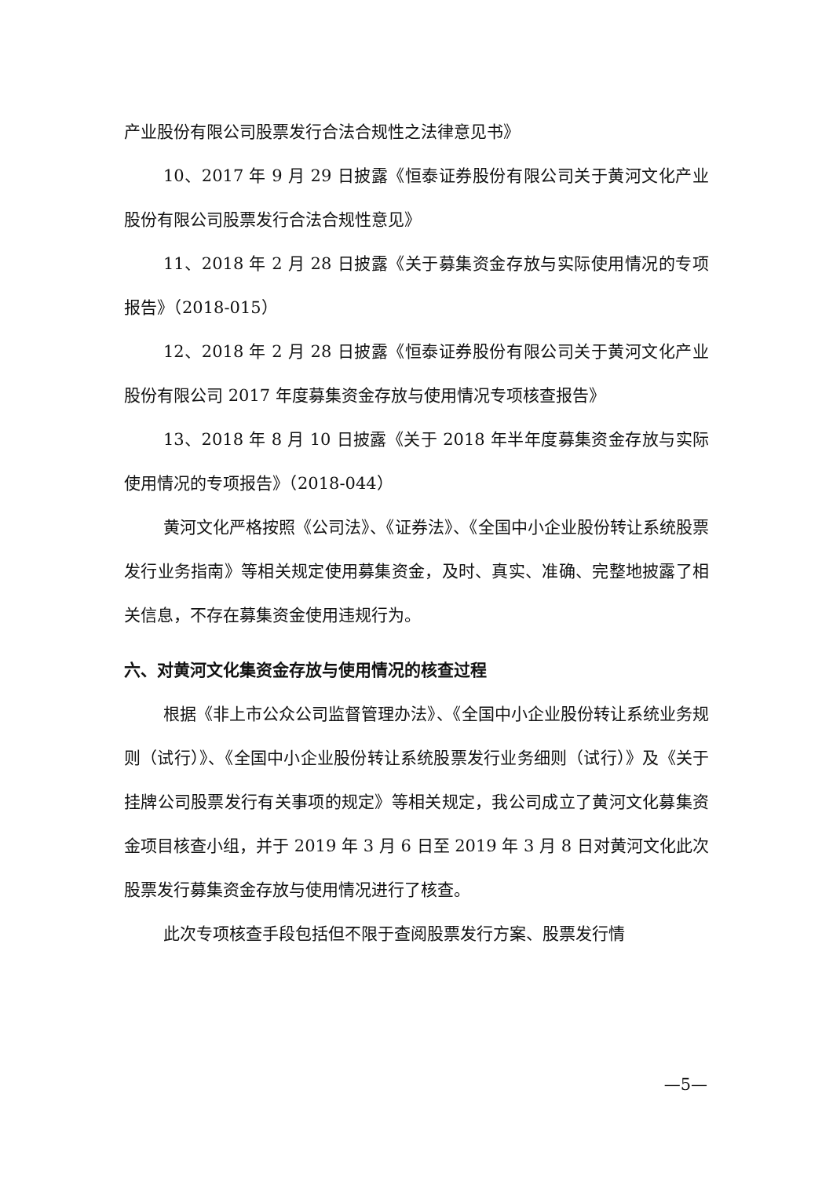产业股份有限公司股票发行合法合规性之法律意见书》
10、2017 年 9 月 29 日披露《恒泰证券股份有限公司关于黄河文化产业股份有限公司股票发行合法合规性意见》
11、2018 年 2 月 28 日披露《关于募集资金存放与实际使用情况的专项报告》（2018-015）
12、2018 年 2 月 28 日披露《恒泰证券股份有限公司关于黄河文化产业股份有限公司 2017 年度募集资金存放与使用情况专项核查报告》
13、2018 年 8 月 10 日披露《关于 2018 年半年度募集资金存放与实际使用情况的专项报告》（2018-044）
黄河文化严格按照《公司法》、《证券法》、《全国中小企业股份转让系统股票发行业务指南》等相关规定使用募集资金，及时、真实、准确、完整地披露了相关信息，不存在募集资金使用违规行为。
六、对黄河文化集资金存放与使用情况的核查过程
根据《非上市公众公司监督管理办法》、《全国中小企业股份转让系统业务规则（试行）》、《全国中小企业股份转让系统股票发行业务细则（试行）》及《关于挂牌公司股票发行有关事项的规定》等相关规定，我公司成立了黄河文化募集资金项目核查小组，并于 2019 年 3 月 6 日至 2019 年 3 月 8 日对黄河文化此次股票发行募集资金存放与使用情况进行了核查。
此次专项核查手段包括但不限于查阅股票发行方案、股票发行情
—5—